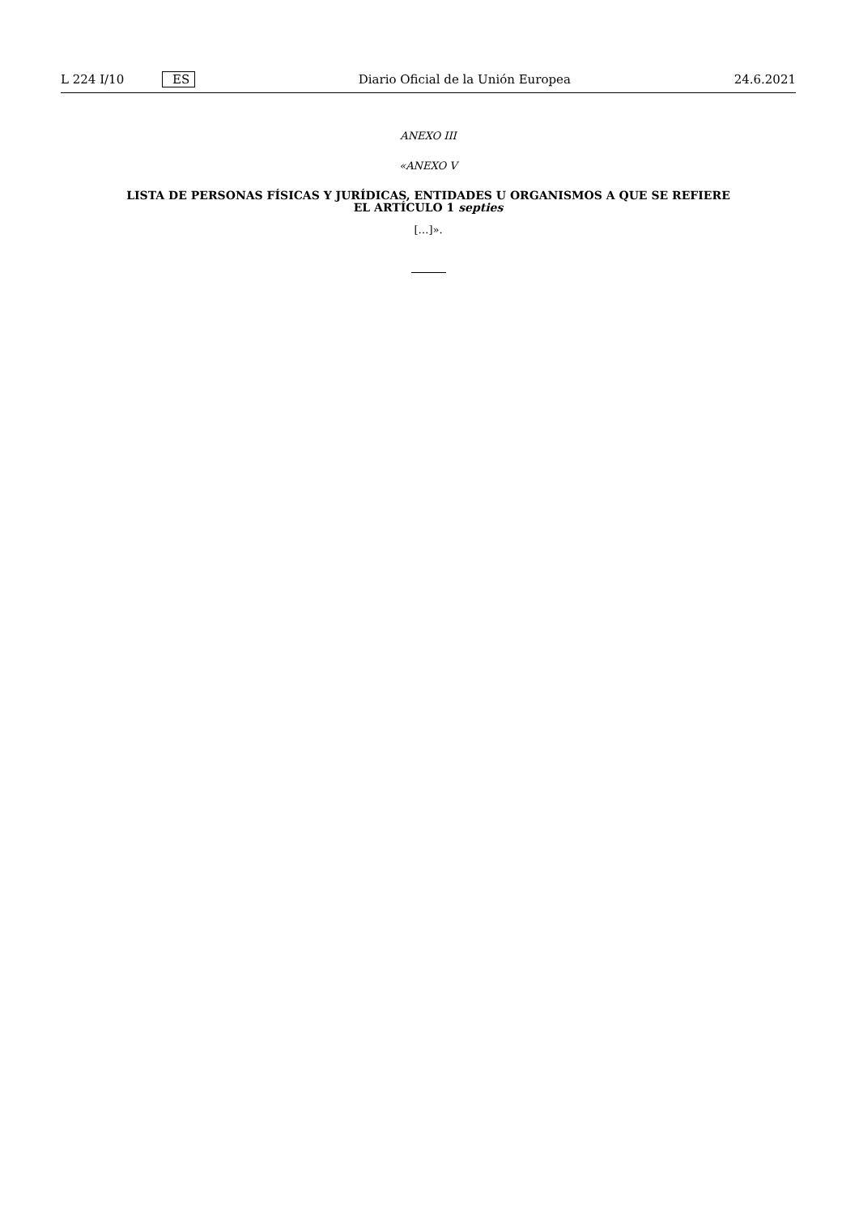L 224 I/10 ES Diario Oficial de la Unión Europea 24.6.2021
ANEXO III
«ANEXO V
LISTA DE PERSONAS FÍSICAS Y JURÍDICAS, ENTIDADES U ORGANISMOS A QUE SE REFIERE
EL ARTÍCULO 1 septies
[…]».